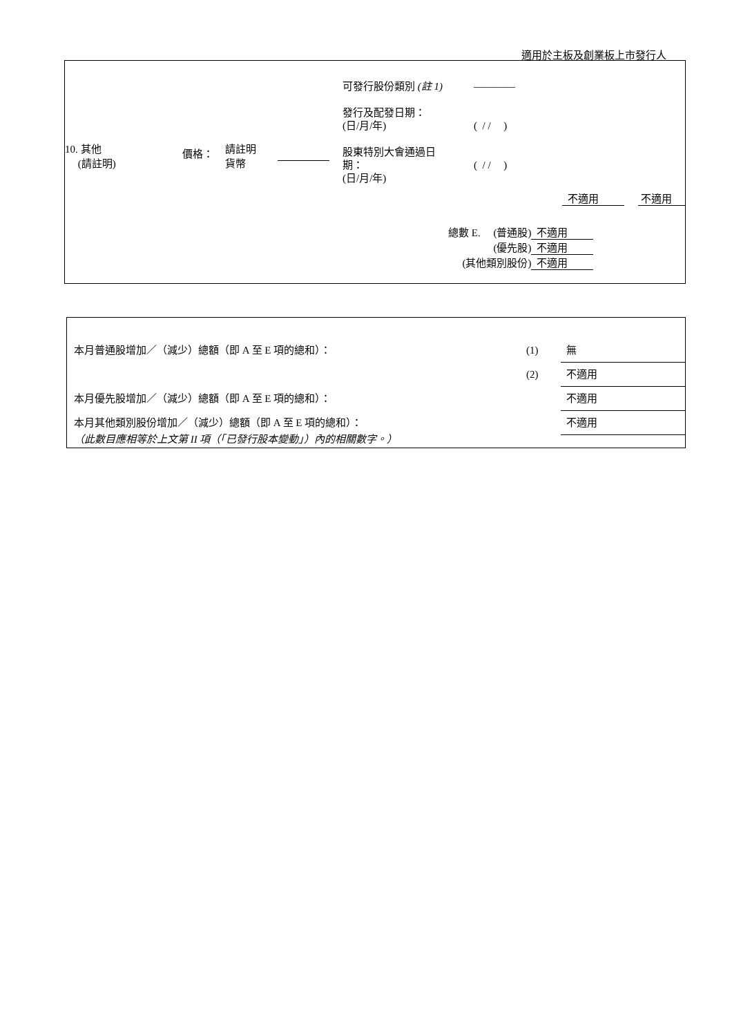適用於主板及創業板上市發行人
| 10. 其他 (請註明) | 價格： | 請註明 貨幣 | | 可發行股份類別 (註 1) 發行及配發日期： (日/月/年) 股東特別大會通過日 期： (日/月/年) | ———— ( / / ) ( / / ) |
不適用 不適用
| 總數 E. (普通股) | 不適用 |
| (優先股) | 不適用 |
| (其他類別股份) | 不適用 |
| 本月普通股增加／（減少）總額（即 A 至 E 項的總和）： | (1) | 無 |
| | (2) | 不適用 |
| 本月優先股增加／（減少）總額（即 A 至 E 項的總和）： | | 不適用 |
| 本月其他類別股份增加／（減少）總額（即 A 至 E 項的總和）： | | 不適用 |
（此數目應相等於上文第 II 項（「已發行股本變動」）內的相關數字。）